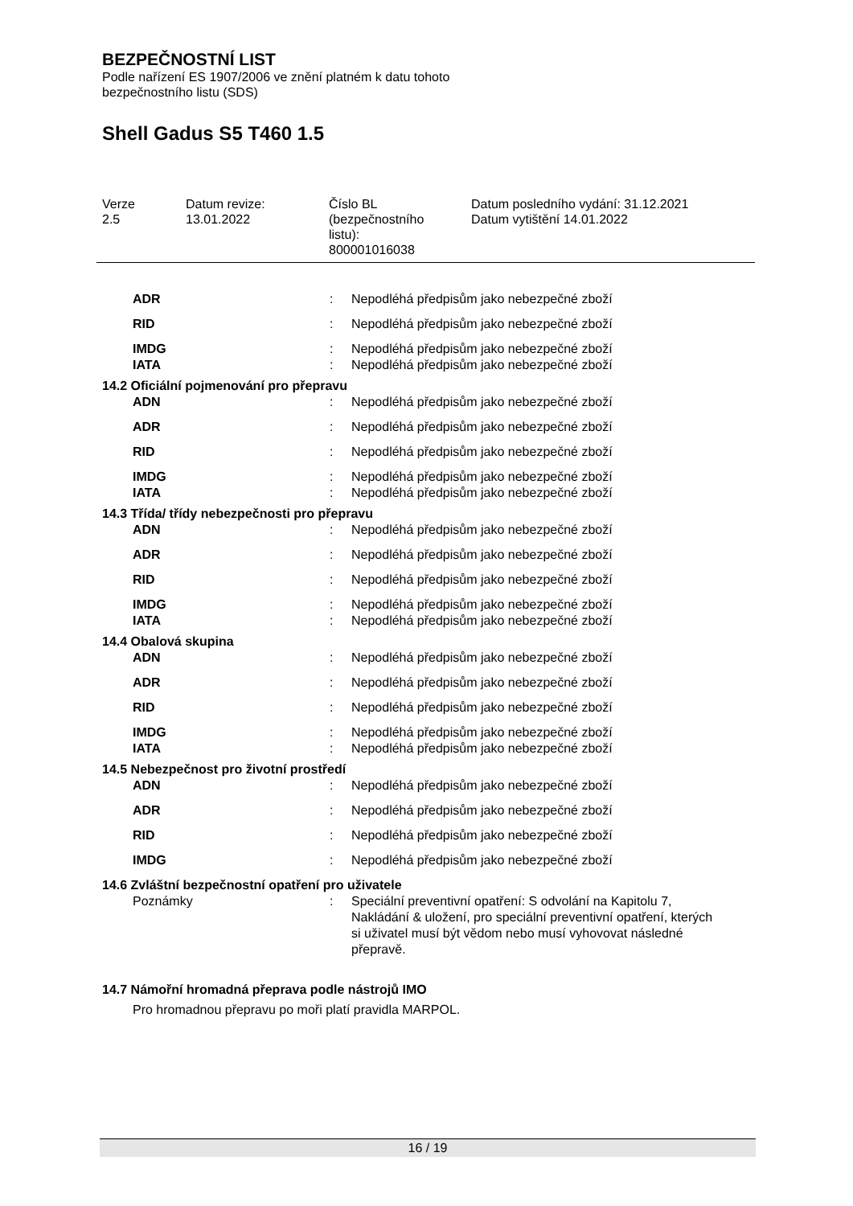BEZPEČNOSTNÍ LIST
Podle nařízení ES 1907/2006 ve znění platném k datu tohoto
bezpečnostního listu (SDS)
Shell Gadus S5 T460 1.5
Verze
2.5
Datum revize:
13.01.2022
Číslo BL
(bezpečnostního
listu):
800001016038
Datum posledního vydání: 31.12.2021
Datum vytištění 14.01.2022
ADR : Nepodléhá předpisům jako nebezpečné zboží
RID : Nepodléhá předpisům jako nebezpečné zboží
IMDG : Nepodléhá předpisům jako nebezpečné zboží
IATA : Nepodléhá předpisům jako nebezpečné zboží
14.2 Oficiální pojmenování pro přepravu
ADN : Nepodléhá předpisům jako nebezpečné zboží
ADR : Nepodléhá předpisům jako nebezpečné zboží
RID : Nepodléhá předpisům jako nebezpečné zboží
IMDG : Nepodléhá předpisům jako nebezpečné zboží
IATA : Nepodléhá předpisům jako nebezpečné zboží
14.3 Třída/ třídy nebezpečnosti pro přepravu
ADN : Nepodléhá předpisům jako nebezpečné zboží
ADR : Nepodléhá předpisům jako nebezpečné zboží
RID : Nepodléhá předpisům jako nebezpečné zboží
IMDG : Nepodléhá předpisům jako nebezpečné zboží
IATA : Nepodléhá předpisům jako nebezpečné zboží
14.4 Obalová skupina
ADN : Nepodléhá předpisům jako nebezpečné zboží
ADR : Nepodléhá předpisům jako nebezpečné zboží
RID : Nepodléhá předpisům jako nebezpečné zboží
IMDG : Nepodléhá předpisům jako nebezpečné zboží
IATA : Nepodléhá předpisům jako nebezpečné zboží
14.5 Nebezpečnost pro životní prostředí
ADN : Nepodléhá předpisům jako nebezpečné zboží
ADR : Nepodléhá předpisům jako nebezpečné zboží
RID : Nepodléhá předpisům jako nebezpečné zboží
IMDG : Nepodléhá předpisům jako nebezpečné zboží
14.6 Zvláštní bezpečnostní opatření pro uživatele
Poznámky : Speciální preventivní opatření: S odvolání na Kapitolu 7, Nakládání & uložení, pro speciální preventivní opatření, kterých si uživatel musí být vědom nebo musí vyhovovat následné přepravě.
14.7 Námořní hromadná přeprava podle nástrojů IMO
Pro hromadnou přepravu po moři platí pravidla MARPOL.
16 / 19